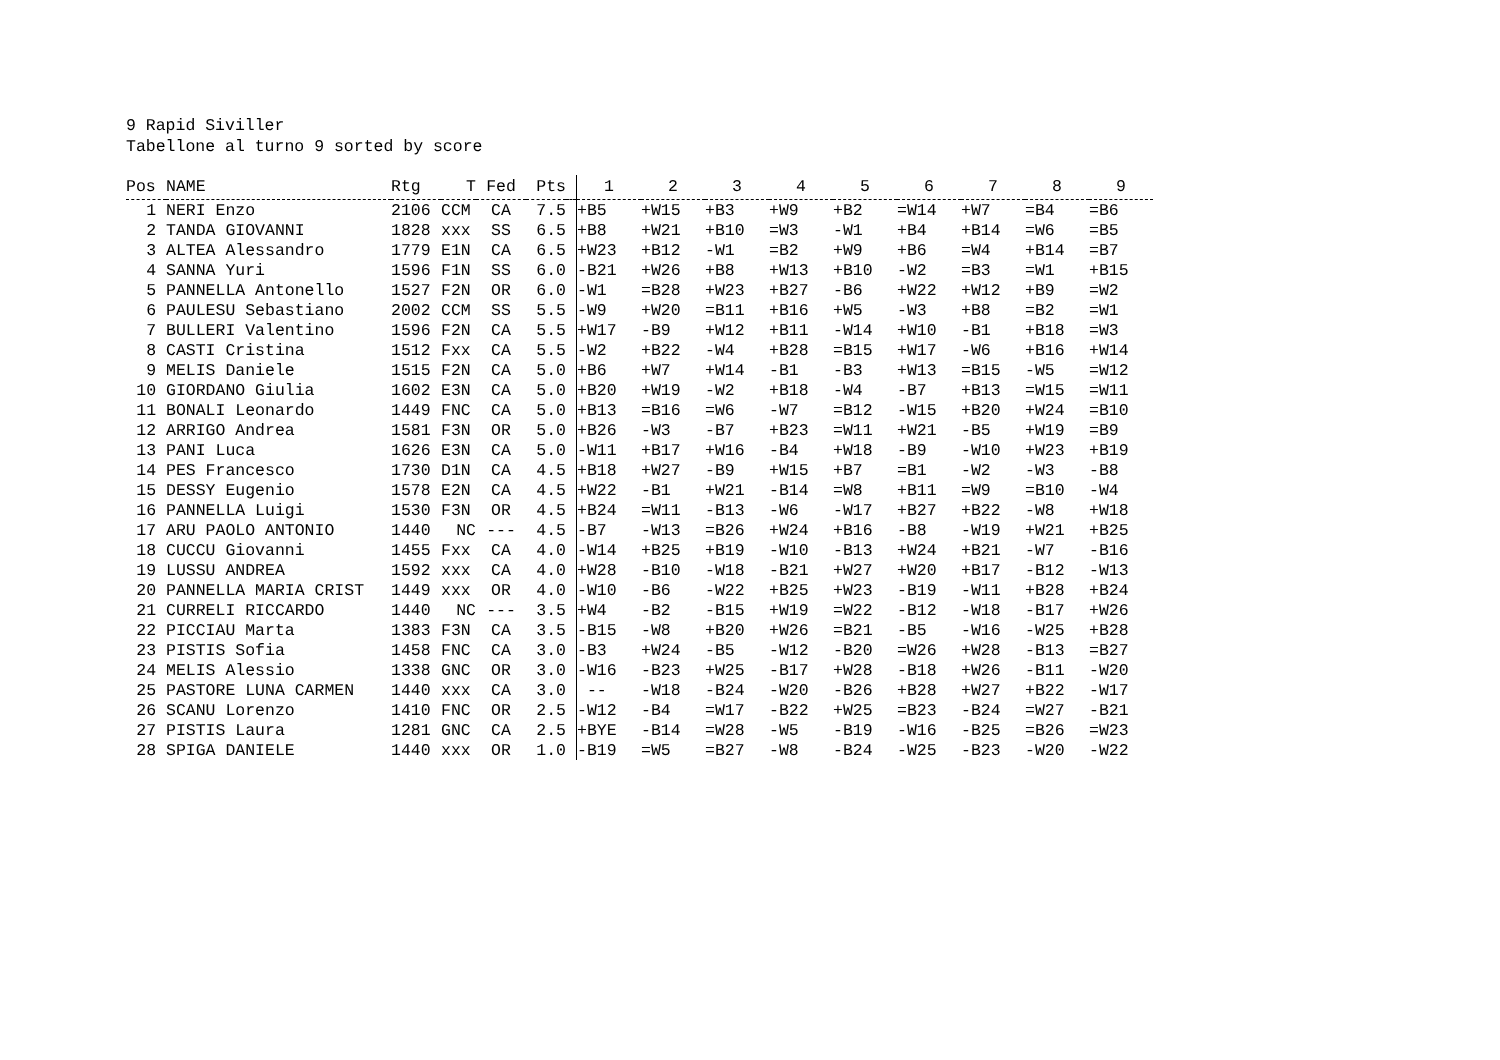9 Rapid Siviller Tabellone al turno 9 sorted by score
| Pos | NAME | Rtg | T | Fed | Pts | | 1 | 2 | 3 | 4 | 5 | 6 | 7 | 8 | 9 |
| --- | --- | --- | --- | --- | --- | --- | --- | --- | --- | --- | --- | --- | --- | --- | --- |
| 1 | NERI Enzo | 2106 | CCM | CA | 7.5 | | +B5 | +W15 | +B3 | +W9 | +B2 | =W14 | +W7 | =B4 | =B6 |
| 2 | TANDA GIOVANNI | 1828 | xxx | SS | 6.5 | | +B8 | +W21 | +B10 | =W3 | -W1 | +B4 | +B14 | =W6 | =B5 |
| 3 | ALTEA Alessandro | 1779 | E1N | CA | 6.5 | | +W23 | +B12 | -W1 | =B2 | +W9 | +B6 | =W4 | +B14 | =B7 |
| 4 | SANNA Yuri | 1596 | F1N | SS | 6.0 | | -B21 | +W26 | +B8 | +W13 | +B10 | -W2 | =B3 | =W1 | +B15 |
| 5 | PANNELLA Antonello | 1527 | F2N | OR | 6.0 | | -W1 | =B28 | +W23 | +B27 | -B6 | +W22 | +W12 | +B9 | =W2 |
| 6 | PAULESU Sebastiano | 2002 | CCM | SS | 5.5 | | -W9 | +W20 | =B11 | +B16 | +W5 | -W3 | +B8 | =B2 | =W1 |
| 7 | BULLERI Valentino | 1596 | F2N | CA | 5.5 | | +W17 | -B9 | +W12 | +B11 | -W14 | +W10 | -B1 | +B18 | =W3 |
| 8 | CASTI Cristina | 1512 | Fxx | CA | 5.5 | | -W2 | +B22 | -W4 | +B28 | =B15 | +W17 | -W6 | +B16 | +W14 |
| 9 | MELIS Daniele | 1515 | F2N | CA | 5.0 | | +B6 | +W7 | +W14 | -B1 | -B3 | +W13 | =B15 | -W5 | =W12 |
| 10 | GIORDANO Giulia | 1602 | E3N | CA | 5.0 | | +B20 | +W19 | -W2 | +B18 | -W4 | -B7 | +B13 | =W15 | =W11 |
| 11 | BONALI Leonardo | 1449 | FNC | CA | 5.0 | | +B13 | =B16 | =W6 | -W7 | =B12 | -W15 | +B20 | +W24 | =B10 |
| 12 | ARRIGO Andrea | 1581 | F3N | OR | 5.0 | | +B26 | -W3 | -B7 | +B23 | =W11 | +W21 | -B5 | +W19 | =B9 |
| 13 | PANI Luca | 1626 | E3N | CA | 5.0 | | -W11 | +B17 | +W16 | -B4 | +W18 | -B9 | -W10 | +W23 | +B19 |
| 14 | PES Francesco | 1730 | D1N | CA | 4.5 | | +B18 | +W27 | -B9 | +W15 | +B7 | =B1 | -W2 | -W3 | -B8 |
| 15 | DESSY Eugenio | 1578 | E2N | CA | 4.5 | | +W22 | -B1 | +W21 | -B14 | =W8 | +B11 | =W9 | =B10 | -W4 |
| 16 | PANNELLA Luigi | 1530 | F3N | OR | 4.5 | | +B24 | =W11 | -B13 | -W6 | -W17 | +B27 | +B22 | -W8 | +W18 |
| 17 | ARU PAOLO ANTONIO | 1440 | NC | --- | 4.5 | | -B7 | -W13 | =B26 | +W24 | +B16 | -B8 | -W19 | +W21 | +B25 |
| 18 | CUCCU Giovanni | 1455 | Fxx | CA | 4.0 | | -W14 | +B25 | +B19 | -W10 | -B13 | +W24 | +B21 | -W7 | -B16 |
| 19 | LUSSU ANDREA | 1592 | xxx | CA | 4.0 | | +W28 | -B10 | -W18 | -B21 | +W27 | +W20 | +B17 | -B12 | -W13 |
| 20 | PANNELLA MARIA CRIST | 1449 | xxx | OR | 4.0 | | -W10 | -B6 | -W22 | +B25 | +W23 | -B19 | -W11 | +B28 | +B24 |
| 21 | CURRELI RICCARDO | 1440 | NC | --- | 3.5 | | +W4 | -B2 | -B15 | +W19 | =W22 | -B12 | -W18 | -B17 | +W26 |
| 22 | PICCIAU Marta | 1383 | F3N | CA | 3.5 | | -B15 | -W8 | +B20 | +W26 | =B21 | -B5 | -W16 | -W25 | +B28 |
| 23 | PISTIS Sofia | 1458 | FNC | CA | 3.0 | | -B3 | +W24 | -B5 | -W12 | -B20 | =W26 | +W28 | -B13 | =B27 |
| 24 | MELIS Alessio | 1338 | GNC | OR | 3.0 | | -W16 | -B23 | +W25 | -B17 | +W28 | -B18 | +W26 | -B11 | -W20 |
| 25 | PASTORE LUNA CARMEN | 1440 | xxx | CA | 3.0 | | -- | -W18 | -B24 | -W20 | -B26 | +B28 | +W27 | +B22 | -W17 |
| 26 | SCANU Lorenzo | 1410 | FNC | OR | 2.5 | | -W12 | -B4 | =W17 | -B22 | +W25 | =B23 | -B24 | =W27 | -B21 |
| 27 | PISTIS Laura | 1281 | GNC | CA | 2.5 | | +BYE | -B14 | =W28 | -W5 | -B19 | -W16 | -B25 | =B26 | =W23 |
| 28 | SPIGA DANIELE | 1440 | xxx | OR | 1.0 | | -B19 | =W5 | =B27 | -W8 | -B24 | -W25 | -B23 | -W20 | -W22 |